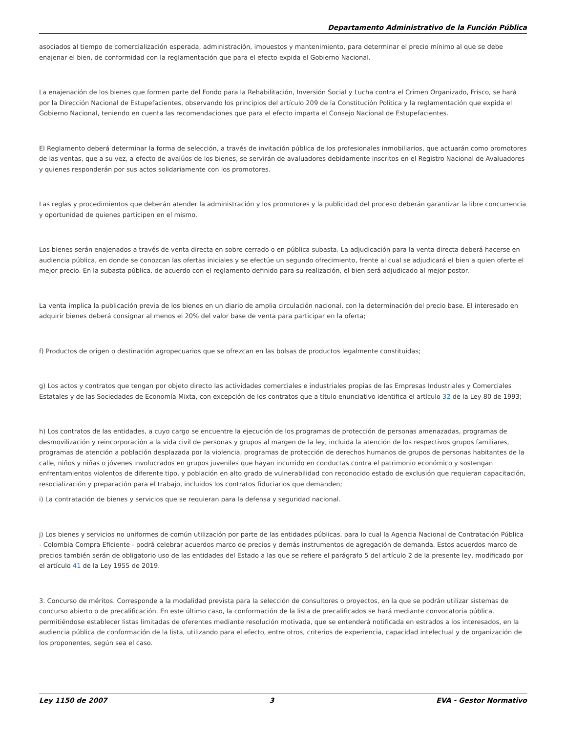Departamento Administrativo de la Función Pública
asociados al tiempo de comercialización esperada, administración, impuestos y mantenimiento, para determinar el precio mínimo al que se debe enajenar el bien, de conformidad con la reglamentación que para el efecto expida el Gobierno Nacional.
La enajenación de los bienes que formen parte del Fondo para la Rehabilitación, Inversión Social y Lucha contra el Crimen Organizado, Frisco, se hará por la Dirección Nacional de Estupefacientes, observando los principios del artículo 209 de la Constitución Política y la reglamentación que expida el Gobierno Nacional, teniendo en cuenta las recomendaciones que para el efecto imparta el Consejo Nacional de Estupefacientes.
El Reglamento deberá determinar la forma de selección, a través de invitación pública de los profesionales inmobiliarios, que actuarán como promotores de las ventas, que a su vez, a efecto de avalúos de los bienes, se servirán de avaluadores debidamente inscritos en el Registro Nacional de Avaluadores y quienes responderán por sus actos solidariamente con los promotores.
Las reglas y procedimientos que deberán atender la administración y los promotores y la publicidad del proceso deberán garantizar la libre concurrencia y oportunidad de quienes participen en el mismo.
Los bienes serán enajenados a través de venta directa en sobre cerrado o en pública subasta. La adjudicación para la venta directa deberá hacerse en audiencia pública, en donde se conozcan las ofertas iniciales y se efectúe un segundo ofrecimiento, frente al cual se adjudicará el bien a quien oferte el mejor precio. En la subasta pública, de acuerdo con el reglamento definido para su realización, el bien será adjudicado al mejor postor.
La venta implica la publicación previa de los bienes en un diario de amplia circulación nacional, con la determinación del precio base. El interesado en adquirir bienes deberá consignar al menos el 20% del valor base de venta para participar en la oferta;
f) Productos de origen o destinación agropecuarios que se ofrezcan en las bolsas de productos legalmente constituidas;
g) Los actos y contratos que tengan por objeto directo las actividades comerciales e industriales propias de las Empresas Industriales y Comerciales Estatales y de las Sociedades de Economía Mixta, con excepción de los contratos que a título enunciativo identifica el artículo 32 de la Ley 80 de 1993;
h) Los contratos de las entidades, a cuyo cargo se encuentre la ejecución de los programas de protección de personas amenazadas, programas de desmovilización y reincorporación a la vida civil de personas y grupos al margen de la ley, incluida la atención de los respectivos grupos familiares, programas de atención a población desplazada por la violencia, programas de protección de derechos humanos de grupos de personas habitantes de la calle, niños y niñas o jóvenes involucrados en grupos juveniles que hayan incurrido en conductas contra el patrimonio económico y sostengan enfrentamientos violentos de diferente tipo, y población en alto grado de vulnerabilidad con reconocido estado de exclusión que requieran capacitación, resocialización y preparación para el trabajo, incluidos los contratos fiduciarios que demanden;
i) La contratación de bienes y servicios que se requieran para la defensa y seguridad nacional.
j) Los bienes y servicios no uniformes de común utilización por parte de las entidades públicas, para lo cual la Agencia Nacional de Contratación Pública - Colombia Compra Eficiente - podrá celebrar acuerdos marco de precios y demás instrumentos de agregación de demanda. Estos acuerdos marco de precios también serán de obligatorio uso de las entidades del Estado a las que se refiere el parágrafo 5 del artículo 2 de la presente ley, modificado por el artículo 41 de la Ley 1955 de 2019.
3. Concurso de méritos. Corresponde a la modalidad prevista para la selección de consultores o proyectos, en la que se podrán utilizar sistemas de concurso abierto o de precalificación. En este último caso, la conformación de la lista de precalificados se hará mediante convocatoria pública, permitiéndose establecer listas limitadas de oferentes mediante resolución motivada, que se entenderá notificada en estrados a los interesados, en la audiencia pública de conformación de la lista, utilizando para el efecto, entre otros, criterios de experiencia, capacidad intelectual y de organización de los proponentes, según sea el caso.
Ley 1150 de 2007 3 EVA - Gestor Normativo